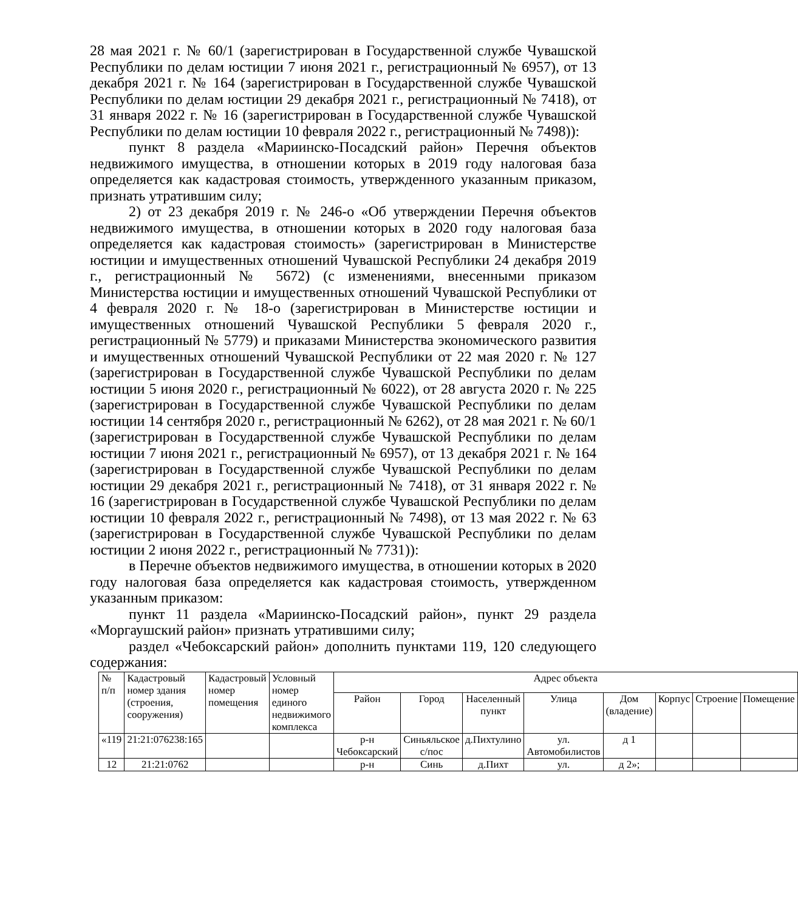28 мая 2021 г. № 60/1 (зарегистрирован в Государственной службе Чувашской Республики по делам юстиции 7 июня 2021 г., регистрационный № 6957), от 13 декабря 2021 г. № 164 (зарегистрирован в Государственной службе Чувашской Республики по делам юстиции 29 декабря 2021 г., регистрационный № 7418), от 31 января 2022 г. № 16 (зарегистрирован в Государственной службе Чувашской Республики по делам юстиции 10 февраля 2022 г., регистрационный № 7498)):
пункт 8 раздела «Мариинско-Посадский район» Перечня объектов недвижимого имущества, в отношении которых в 2019 году налоговая база определяется как кадастровая стоимость, утвержденного указанным приказом, признать утратившим силу;
2) от 23 декабря 2019 г. № 246-о «Об утверждении Перечня объектов недвижимого имущества, в отношении которых в 2020 году налоговая база определяется как кадастровая стоимость» (зарегистрирован в Министерстве юстиции и имущественных отношений Чувашской Республики 24 декабря 2019 г., регистрационный № 5672) (с изменениями, внесенными приказом Министерства юстиции и имущественных отношений Чувашской Республики от 4 февраля 2020 г. № 18-о (зарегистрирован в Министерстве юстиции и имущественных отношений Чувашской Республики 5 февраля 2020 г., регистрационный № 5779) и приказами Министерства экономического развития и имущественных отношений Чувашской Республики от 22 мая 2020 г. № 127 (зарегистрирован в Государственной службе Чувашской Республики по делам юстиции 5 июня 2020 г., регистрационный № 6022), от 28 августа 2020 г. № 225 (зарегистрирован в Государственной службе Чувашской Республики по делам юстиции 14 сентября 2020 г., регистрационный № 6262), от 28 мая 2021 г. № 60/1 (зарегистрирован в Государственной службе Чувашской Республики по делам юстиции 7 июня 2021 г., регистрационный № 6957), от 13 декабря 2021 г. № 164 (зарегистрирован в Государственной службе Чувашской Республики по делам юстиции 29 декабря 2021 г., регистрационный № 7418), от 31 января 2022 г. № 16 (зарегистрирован в Государственной службе Чувашской Республики по делам юстиции 10 февраля 2022 г., регистрационный № 7498), от 13 мая 2022 г. № 63 (зарегистрирован в Государственной службе Чувашской Республики по делам юстиции 2 июня 2022 г., регистрационный № 7731)):
в Перечне объектов недвижимого имущества, в отношении которых в 2020 году налоговая база определяется как кадастровая стоимость, утвержденном указанным приказом:
пункт 11 раздела «Мариинско-Посадский район», пункт 29 раздела «Моргаушский район» признать утратившими силу;
раздел «Чебоксарский район» дополнить пунктами 119, 120 следующего содержания:
| № п/п | Кадастровый номер здания (строения, сооружения) | Кадастровый номер помещения | Условный номер единого недвижимого комплекса | Адрес объекта | | | | | | | |
| --- | --- | --- | --- | --- | --- | --- | --- | --- | --- | --- | --- |
| | | | | Район | Город | Населенный пункт | Улица | Дом (владение) | Корпус | Строение | Помещение |
| «119 | 21:21:076238:165 | | | р-н Чебоксарский | Синьяльское с/пос | д.Пихтулино | ул. Автомобилистов | д 1 | | | |
| 12 | 21:21:0762 | | | р-н | Синь | д.Пихт | ул. | д 2»; | | | |